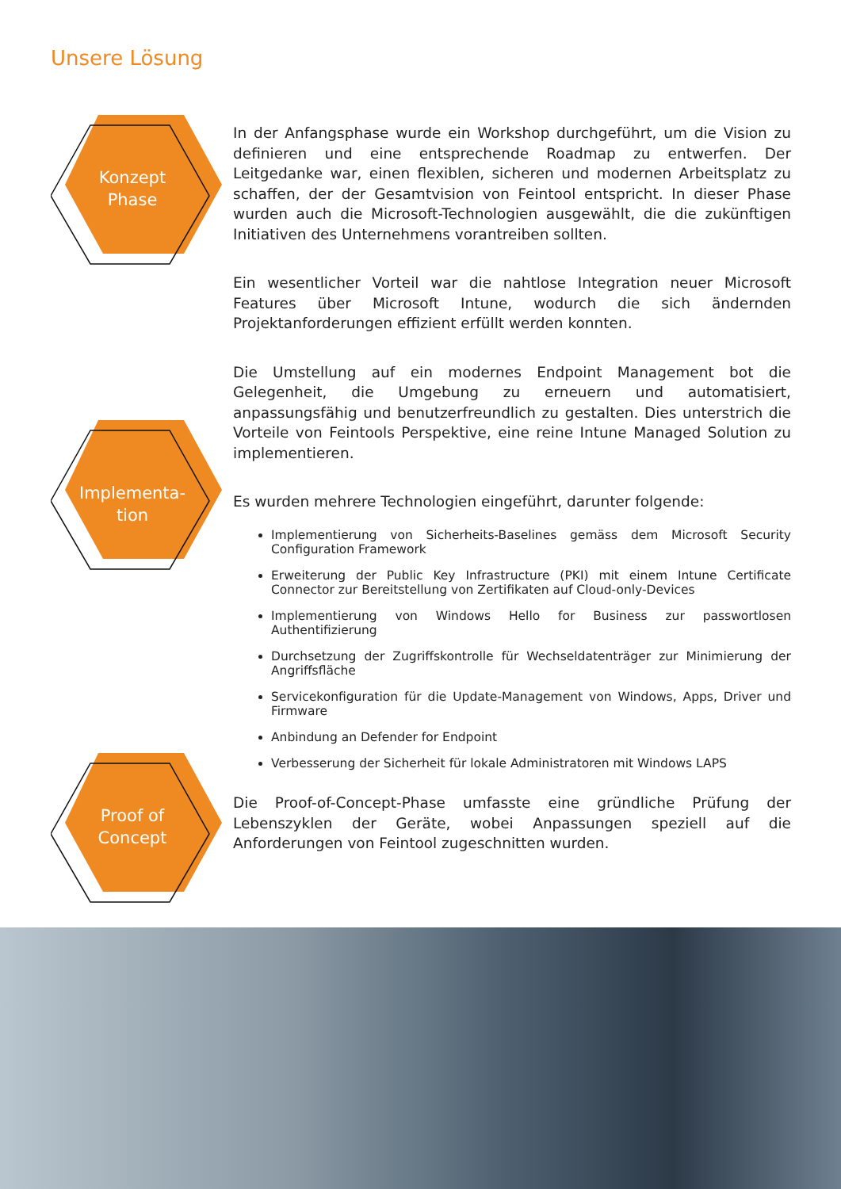Unsere Lösung
Konzept
Phase
In der Anfangsphase wurde ein Workshop durchgeführt, um die Vision zu definieren und eine entsprechende Roadmap zu entwerfen. Der Leitgedanke war, einen flexiblen, sicheren und modernen Arbeitsplatz zu schaffen, der der Gesamtvision von Feintool entspricht. In dieser Phase wurden auch die Microsoft-Technologien ausgewählt, die die zukünftigen Initiativen des Unternehmens vorantreiben sollten.
Ein wesentlicher Vorteil war die nahtlose Integration neuer Microsoft Features über Microsoft Intune, wodurch die sich ändernden Projektanforderungen effizient erfüllt werden konnten.
Die Umstellung auf ein modernes Endpoint Management bot die Gelegenheit, die Umgebung zu erneuern und automatisiert, anpassungsfähig und benutzerfreundlich zu gestalten. Dies unterstrich die Vorteile von Feintools Perspektive, eine reine Intune Managed Solution zu implementieren.
Es wurden mehrere Technologien eingeführt, darunter folgende:
Implementierung von Sicherheits-Baselines gemäss dem Microsoft Security Configuration Framework
Erweiterung der Public Key Infrastructure (PKI) mit einem Intune Certificate Connector zur Bereitstellung von Zertifikaten auf Cloud-only-Devices
Implementierung von Windows Hello for Business zur passwortlosen Authentifizierung
Durchsetzung der Zugriffskontrolle für Wechseldatenträger zur Minimierung der Angriffsfläche
Servicekonfiguration für die Update-Management von Windows, Apps, Driver und Firmware
Anbindung an Defender for Endpoint
Verbesserung der Sicherheit für lokale Administratoren mit Windows LAPS
Implementa-
tion
Proof of
Concept
Die Proof-of-Concept-Phase umfasste eine gründliche Prüfung der Lebenszyklen der Geräte, wobei Anpassungen speziell auf die Anforderungen von Feintool zugeschnitten wurden.